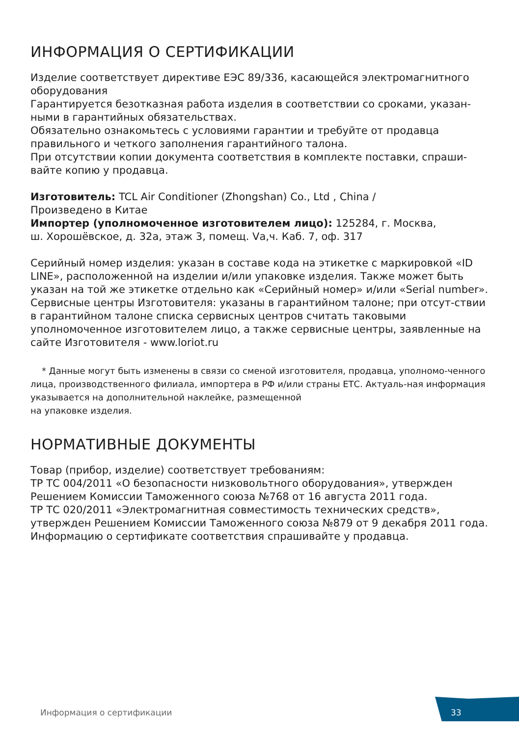ИНФОРМАЦИЯ О СЕРТИФИКАЦИИ
Изделие соответствует директиве ЕЭС 89/336, касающейся электромагнитного оборудования
Гарантируется безотказная работа изделия в соответствии со сроками, указан-ными в гарантийных обязательствах.
Обязательно ознакомьтесь с условиями гарантии и требуйте от продавца правильного и четкого заполнения гарантийного талона.
При отсутствии копии документа соответствия в комплекте поставки, спраши-вайте копию у продавца.
Изготовитель: TCL Air Conditioner (Zhongshan) Co., Ltd , China /
Произведено в Китае
Импортер (уполномоченное изготовителем лицо): 125284, г. Москва,
ш. Хорошёвское, д. 32а, этаж 3, помещ. Vа,ч. Каб. 7, оф. 317
Серийный номер изделия: указан в составе кода на этикетке с маркировкой «ID LINE», расположенной на изделии и/или упаковке изделия. Также может быть указан на той же этикетке отдельно как «Серийный номер» и/или «Serial number».
Сервисные центры Изготовителя: указаны в гарантийном талоне; при отсут-ствии в гарантийном талоне списка сервисных центров считать таковыми уполномоченное изготовителем лицо, а также сервисные центры, заявленные на сайте Изготовителя - www.loriot.ru
* Данные могут быть изменены в связи со сменой изготовителя, продавца, уполномо-ченного лица, производственного филиала, импортера в РФ и/или страны ЕТС. Актуаль-ная информация указывается на дополнительной наклейке, размещенной
на упаковке изделия.
НОРМАТИВНЫЕ ДОКУМЕНТЫ
Товар (прибор, изделие) соответствует требованиям:
ТР ТС 004/2011 «О безопасности низковольтного оборудования», утвержден Решением Комиссии Таможенного союза №768 от 16 августа 2011 года.
ТР ТС 020/2011 «Электромагнитная совместимость технических средств», утвержден Решением Комиссии Таможенного союза №879 от 9 декабря 2011 года.
Информацию о сертификате соответствия спрашивайте у продавца.
Информация о сертификации 33